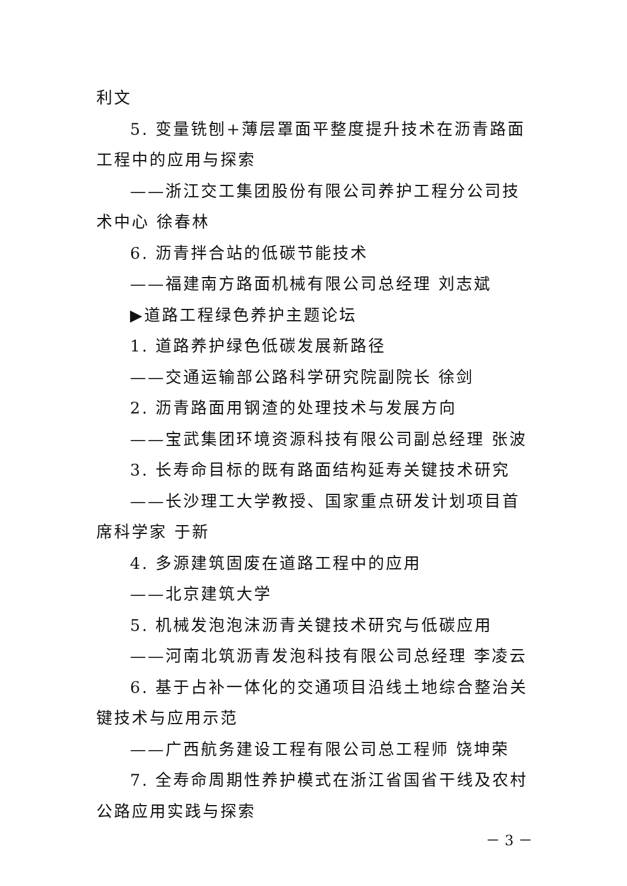利文
5. 变量铣刨+薄层罩面平整度提升技术在沥青路面工程中的应用与探索
——浙江交工集团股份有限公司养护工程分公司技术中心 徐春林
6. 沥青拌合站的低碳节能技术
——福建南方路面机械有限公司总经理 刘志斌
▶道路工程绿色养护主题论坛
1. 道路养护绿色低碳发展新路径
——交通运输部公路科学研究院副院长 徐剑
2. 沥青路面用钢渣的处理技术与发展方向
——宝武集团环境资源科技有限公司副总经理 张波
3. 长寿命目标的既有路面结构延寿关键技术研究
——长沙理工大学教授、国家重点研发计划项目首席科学家 于新
4. 多源建筑固废在道路工程中的应用
——北京建筑大学
5. 机械发泡泡沫沥青关键技术研究与低碳应用
——河南北筑沥青发泡科技有限公司总经理 李凌云
6. 基于占补一体化的交通项目沿线土地综合整治关键技术与应用示范
——广西航务建设工程有限公司总工程师 饶坤荣
7. 全寿命周期性养护模式在浙江省国省干线及农村公路应用实践与探索
－ 3 －